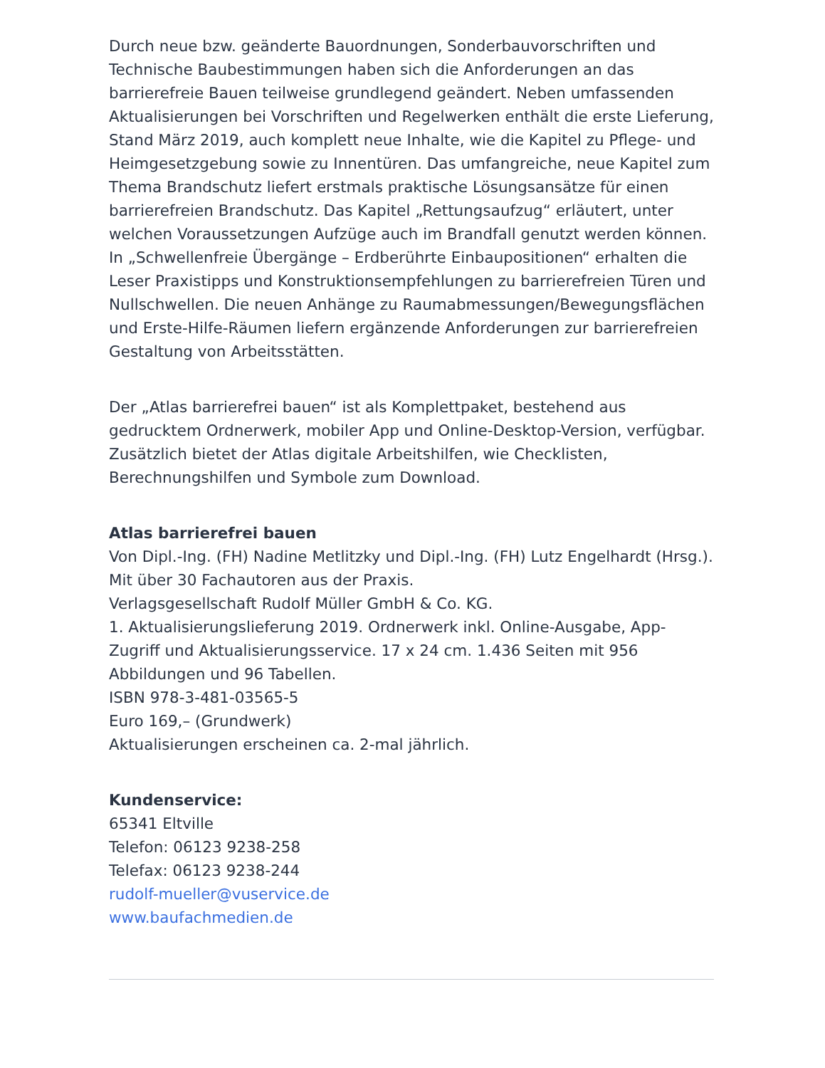Durch neue bzw. geänderte Bauordnungen, Sonderbauvorschriften und Technische Baubestimmungen haben sich die Anforderungen an das barrierefreie Bauen teilweise grundlegend geändert. Neben umfassenden Aktualisierungen bei Vorschriften und Regelwerken enthält die erste Lieferung, Stand März 2019, auch komplett neue Inhalte, wie die Kapitel zu Pflege- und Heimgesetzgebung sowie zu Innentüren. Das umfangreiche, neue Kapitel zum Thema Brandschutz liefert erstmals praktische Lösungsansätze für einen barrierefreien Brandschutz. Das Kapitel „Rettungsaufzug“ erläutert, unter welchen Voraussetzungen Aufzüge auch im Brandfall genutzt werden können. In „Schwellenfreie Übergänge – Erdberührte Einbaupositionen“ erhalten die Leser Praxistipps und Konstruktionsempfehlungen zu barrierefreien Türen und Nullschwellen. Die neuen Anhänge zu Raumabmessungen/Bewegungsflächen und Erste-Hilfe-Räumen liefern ergänzende Anforderungen zur barrierefreien Gestaltung von Arbeitsstätten.
Der „Atlas barrierefrei bauen“ ist als Komplettpaket, bestehend aus gedrucktem Ordnerwerk, mobiler App und Online-Desktop-Version, verfügbar. Zusätzlich bietet der Atlas digitale Arbeitshilfen, wie Checklisten, Berechnungshilfen und Symbole zum Download.
Atlas barrierefrei bauen
Von Dipl.-Ing. (FH) Nadine Metlitzky und Dipl.-Ing. (FH) Lutz Engelhardt (Hrsg.).
Mit über 30 Fachautoren aus der Praxis.
Verlagsgesellschaft Rudolf Müller GmbH & Co. KG.
1. Aktualisierungslieferung 2019. Ordnerwerk inkl. Online-Ausgabe, App-Zugriff und Aktualisierungsservice. 17 x 24 cm. 1.436 Seiten mit 956 Abbildungen und 96 Tabellen.
ISBN 978-3-481-03565-5
Euro 169,– (Grundwerk)
Aktualisierungen erscheinen ca. 2-mal jährlich.
Kundenservice:
65341 Eltville
Telefon: 06123 9238-258
Telefax: 06123 9238-244
rudolf-mueller@vuservice.de
www.baufachmedien.de